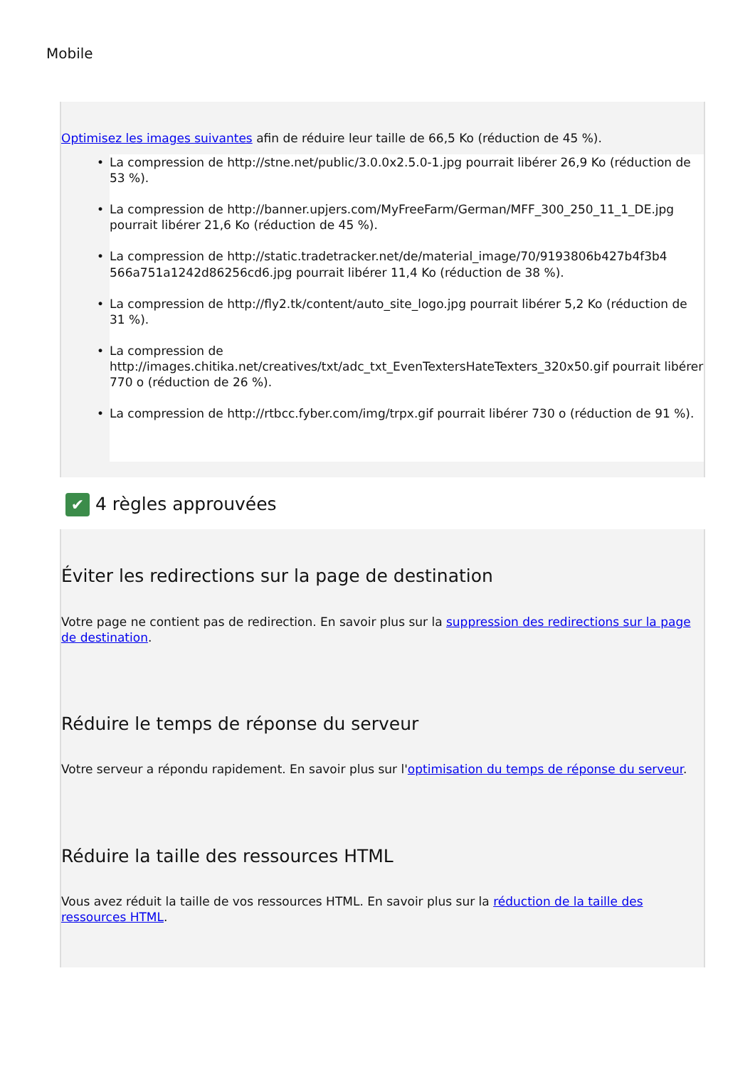Mobile
Optimisez les images suivantes afin de réduire leur taille de 66,5 Ko (réduction de 45 %).
• La compression de http://stne.net/public/3.0.0x2.5.0-1.jpg pourrait libérer 26,9 Ko (réduction de 53 %).
• La compression de http://banner.upjers.com/MyFreeFarm/German/MFF_300_250_11_1_DE.jpg pourrait libérer 21,6 Ko (réduction de 45 %).
• La compression de http://static.tradetracker.net/de/material_image/70/9193806b427b4f3b4 566a751a1242d86256cd6.jpg pourrait libérer 11,4 Ko (réduction de 38 %).
• La compression de http://fly2.tk/content/auto_site_logo.jpg pourrait libérer 5,2 Ko (réduction de 31 %).
• La compression de http://images.chitika.net/creatives/txt/adc_txt_EvenTextersHateTexters_320x50.gif pourrait libérer 770 o (réduction de 26 %).
• La compression de http://rtbcc.fyber.com/img/trpx.gif pourrait libérer 730 o (réduction de 91 %).
✔ 4 règles approuvées
Éviter les redirections sur la page de destination
Votre page ne contient pas de redirection. En savoir plus sur la suppression des redirections sur la page de destination.
Réduire le temps de réponse du serveur
Votre serveur a répondu rapidement. En savoir plus sur l'optimisation du temps de réponse du serveur.
Réduire la taille des ressources HTML
Vous avez réduit la taille de vos ressources HTML. En savoir plus sur la réduction de la taille des ressources HTML.